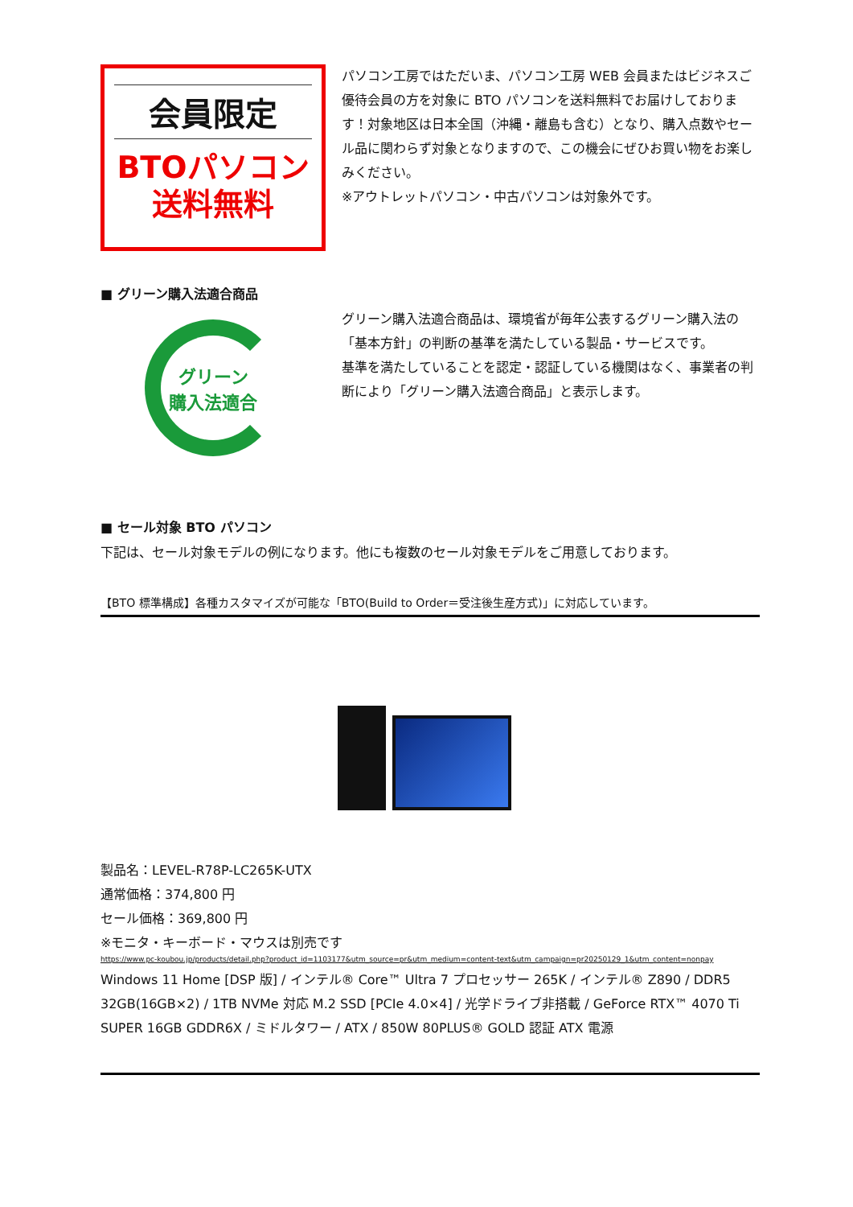会員限定
BTOパソコン
送料無料
パソコン工房ではただいま、パソコン工房 WEB 会員またはビジネスご優待会員の方を対象に BTO パソコンを送料無料でお届けしております！対象地区は日本全国（沖縄・離島も含む）となり、購入点数やセール品に関わらず対象となりますので、この機会にぜひお買い物をお楽しみください。
※アウトレットパソコン・中古パソコンは対象外です。
■ グリーン購入法適合商品
グリーン
購入法適合
グリーン購入法適合商品は、環境省が毎年公表するグリーン購入法の「基本方針」の判断の基準を満たしている製品・サービスです。
基準を満たしていることを認定・認証している機関はなく、事業者の判断により「グリーン購入法適合商品」と表示します。
■ セール対象 BTO パソコン
下記は、セール対象モデルの例になります。他にも複数のセール対象モデルをご用意しております。
【BTO 標準構成】各種カスタマイズが可能な「BTO(Build to Order＝受注後生産方式)」に対応しています。
製品名：LEVEL-R78P-LC265K-UTX
通常価格：374,800 円
セール価格：369,800 円
※モニタ・キーボード・マウスは別売です
https://www.pc-koubou.jp/products/detail.php?product_id=1103177&utm_source=pr&utm_medium=content-text&utm_campaign=pr20250129_1&utm_content=nonpay
Windows 11 Home [DSP 版] / インテル® Core™ Ultra 7 プロセッサー 265K / インテル® Z890 / DDR5 32GB(16GB×2) / 1TB NVMe 対応 M.2 SSD [PCIe 4.0×4] / 光学ドライブ非搭載 / GeForce RTX™ 4070 Ti SUPER 16GB GDDR6X / ミドルタワー / ATX / 850W 80PLUS® GOLD 認証 ATX 電源